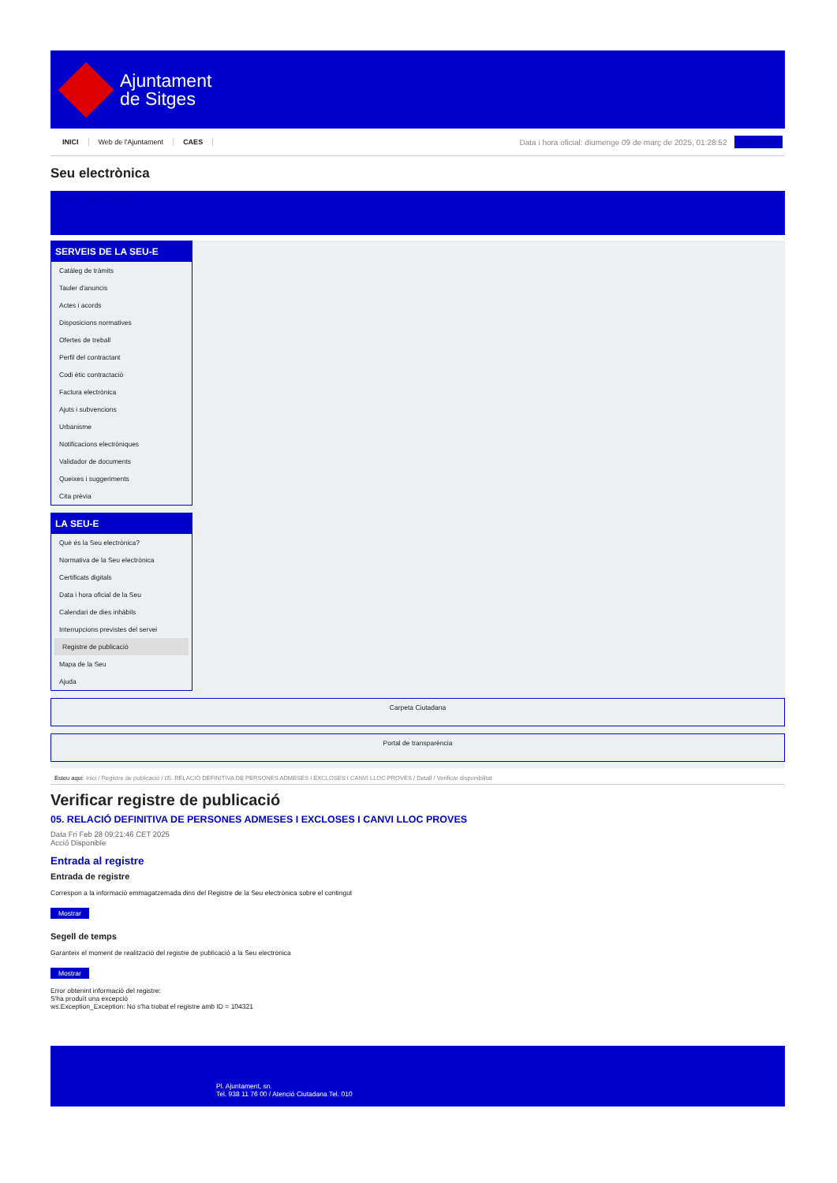Ajuntament
de Sitges
INICI Web de l'Ajuntament CAES
Data i hora oficial: diumenge 09 de març de 2025, 01:28:52
Sincronitza
Seu electrònica
Obtenir còpia autèntica
SERVEIS DE LA SEU-E
Catàleg de tràmits
Tauler d'anuncis
Actes i acords
Disposicions normatives
Ofertes de treball
Perfil del contractant
Codi ètic contractació
Factura electrònica
Ajuts i subvencions
Urbanisme
Notificacions electròniques
Validador de documents
Queixes i suggeriments
Cita prèvia
LA SEU-E
Què és la Seu electrònica?
Normativa de la Seu electrònica
Certificats digitals
Data i hora oficial de la Seu
Calendari de dies inhàbils
Interrupcions previstes del servei
Registre de publicació
Mapa de la Seu
Ajuda
Carpeta Ciutadana
Portal de transparència
Esteu aquí: Inici / Registre de publicació / 05. RELACIÓ DEFINITIVA DE PERSONES ADMESES I EXCLOSES I CANVI LLOC PROVES / Detall / Verificar disponibilitat
Verificar registre de publicació
05. RELACIÓ DEFINITIVA DE PERSONES ADMESES I EXCLOSES I CANVI LLOC PROVES
Data Fri Feb 28 09:21:46 CET 2025
Acció Disponible
Entrada al registre
Entrada de registre
Correspon a la informació emmagatzemada dins del Registre de la Seu electrònica sobre el contingut
Mostrar
Segell de temps
Garanteix el moment de realització del registre de publicació a la Seu electrònica
Mostrar
Error obtenint informació del registre:
S'ha produït una excepció
ws.Exception_Exception: No s'ha trobat el registre amb ID = 104321
Pl. Ajuntament, sn.
Tel. 938 11 76 00 / Atenció Ciutadana Tel. 010